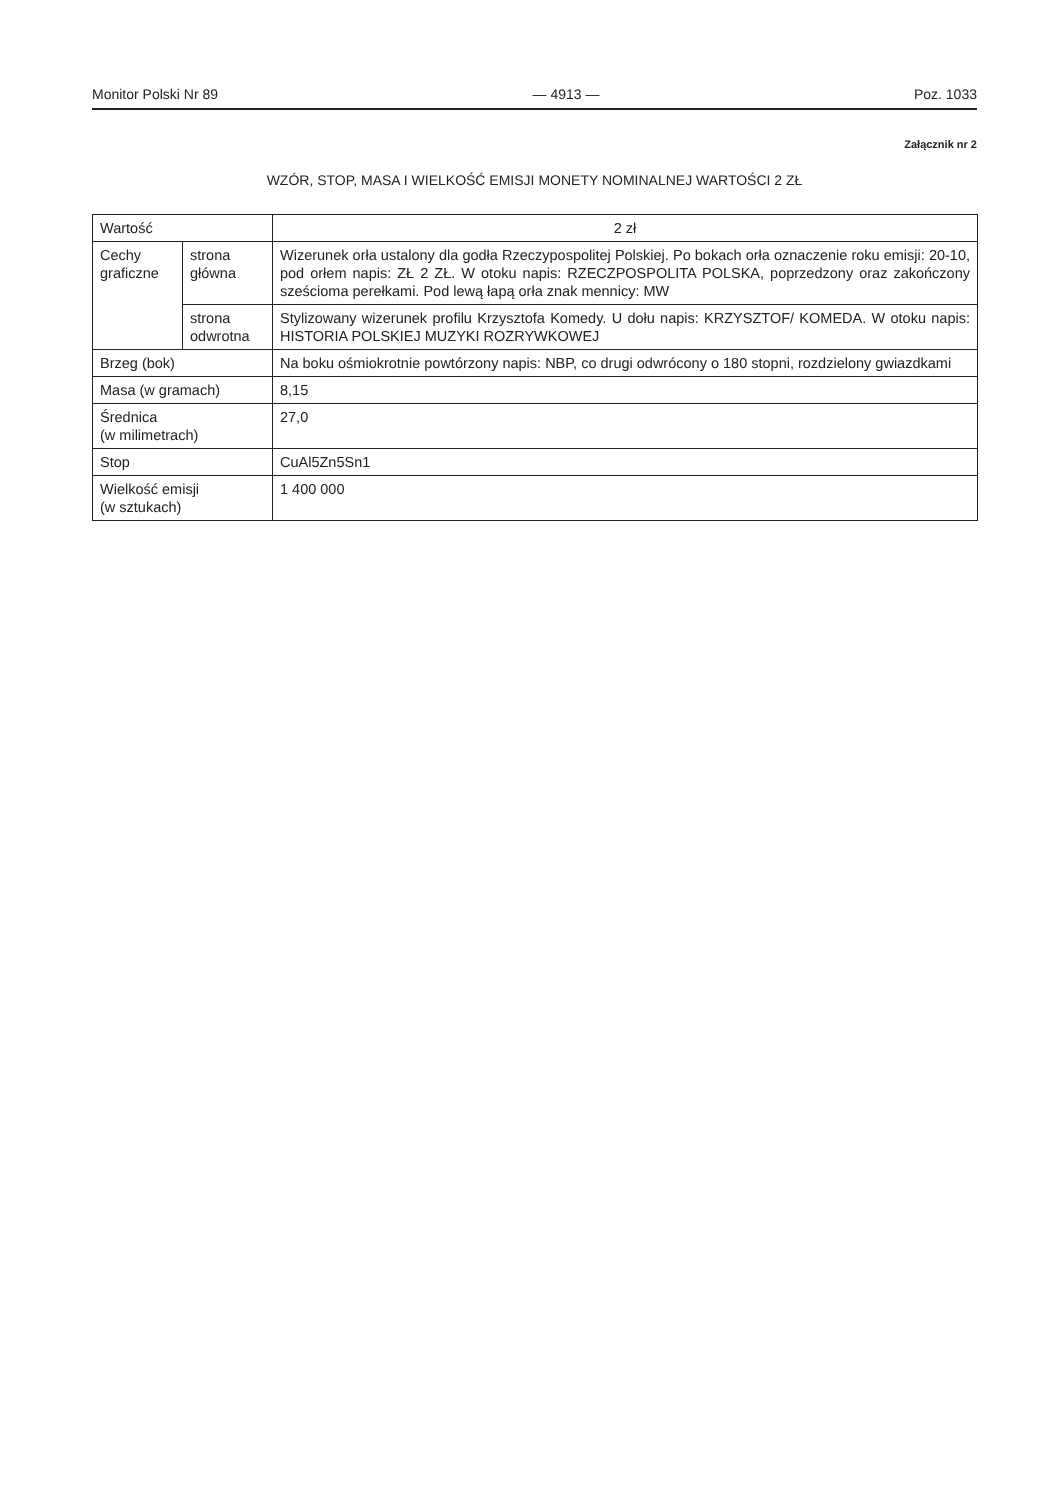Monitor Polski Nr 89 — 4913 — Poz. 1033
Załącznik nr 2
WZÓR, STOP, MASA I WIELKOŚĆ EMISJI MONETY NOMINALNEJ WARTOŚCI 2 ZŁ
| Wartość | | 2 zł |
| Cechy graficzne | strona główna | Wizerunek orła ustalony dla godła Rzeczypospolitej Polskiej. Po bokach orła oznaczenie roku emisji: 20-10, pod orłem napis: ZŁ 2 ZŁ. W otoku napis: RZECZPOSPOLITA POLSKA, poprzedzony oraz zakończony sześcioma perełkami. Pod lewą łapą orła znak mennicy: MW |
| | strona odwrotna | Stylizowany wizerunek profilu Krzysztofa Komedy. U dołu napis: KRZYSZTOF/ KOMEDA. W otoku napis: HISTORIA POLSKIEJ MUZYKI ROZRYWKOWEJ |
| Brzeg (bok) | | Na boku ośmiokrotnie powtórzony napis: NBP, co drugi odwrócony o 180 stopni, rozdzielony gwiazdkami |
| Masa (w gramach) | | 8,15 |
| Średnica (w milimetrach) | | 27,0 |
| Stop | | CuAl5Zn5Sn1 |
| Wielkość emisji (w sztukach) | | 1 400 000 |